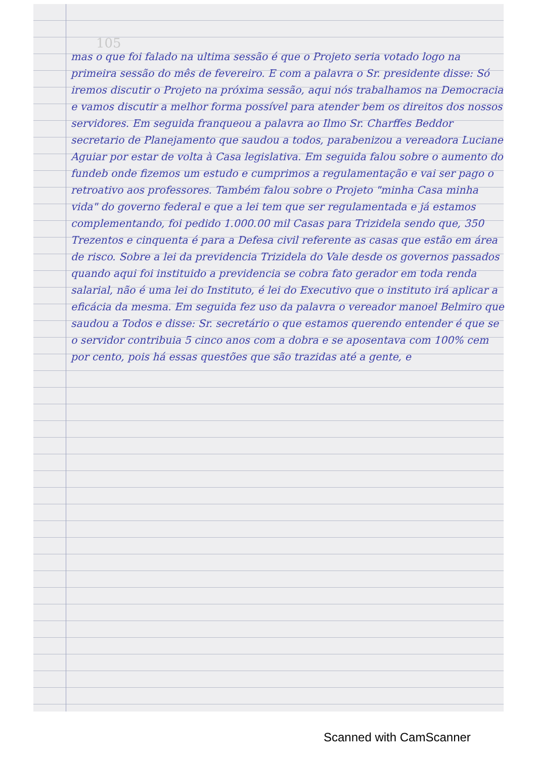105
mas o que foi falado na ultima sessão é que o Projeto seria votado logo na primeira sessão do mês de fevereiro. E com a palavra o Sr. presidente disse: Só iremos discutir o Projeto na próxima sessão, aqui nós trabalhamos na Democracia e vamos discutir a melhor forma possível para atender bem os direitos dos nossos servidores. Em seguida franqueou a palavra ao Ilmo Sr. Charffes Beddor secretario de Planejamento que saudou a todos, parabenizou a vereadora Luciane Aguiar por estar de volta à Casa legislativa. Em seguida falou sobre o aumento do fundeb onde fizemos um estudo e cumprimos a regulamentação e vai ser pago o retroativo aos professores. Também falou sobre o Projeto "minha Casa minha vida" do governo federal e que a lei tem que ser regulamentada e já estamos complementando, foi pedido 1.000.00 mil Casas para Trizidela sendo que, 350 Trezentos e cinquenta é para a Defesa civil referente as casas que estão em área de risco. Sobre a lei da previdencia Trizidela do Vale desde os governos passados quando aqui foi instituido a previdencia se cobra fato gerador em toda renda salarial, não é uma lei do Instituto, é lei do Executivo que o instituto irá aplicar a eficácia da mesma. Em seguida fez uso da palavra o vereador manoel Belmiro que saudou a Todos e disse: Sr. secretário o que estamos querendo entender é que se o servidor contribuia 5 cinco anos com a dobra e se aposentava com 100% cem por cento, pois há essas questões que são trazidas até a gente, e
Scanned with CamScanner